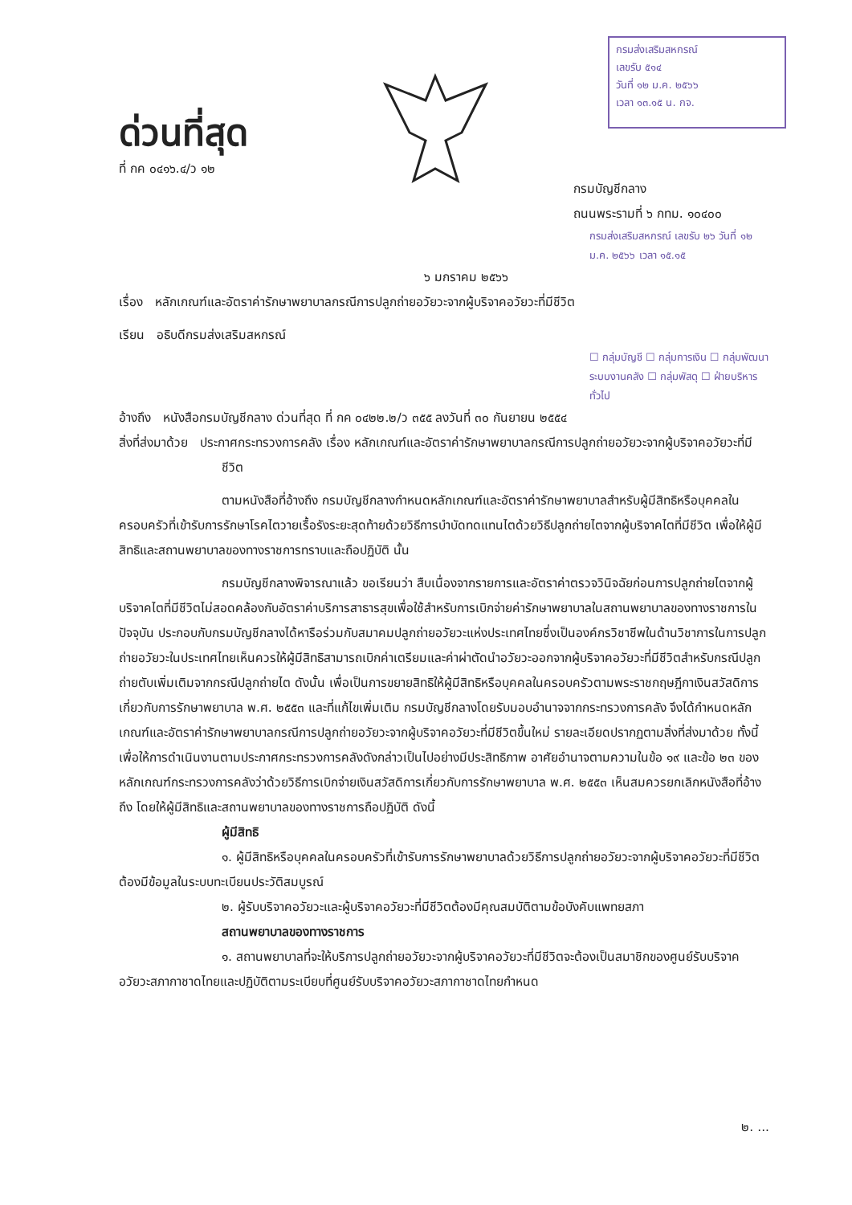กรมส่งเสริมสหกรณ์
เลขรับ ๕๑๔
วันที่ ๑๒ ม.ค. ๒๕๖๖
เวลา ๑๓.๑๕ น. กจ.
ด่วนที่สุด
ที่ กค ๐๔๑๖.๔/ว ๑๒
กรมบัญชีกลาง
ถนนพระรามที่ ๖ กทม. ๑๐๔๐๐
กรมส่งเสริมสหกรณ์ เลขรับ ๒๖ วันที่ ๑๒ ม.ค. ๒๕๖๖ เวลา ๑๕.๑๕
๖ มกราคม ๒๕๖๖
เรื่อง หลักเกณฑ์และอัตราค่ารักษาพยาบาลกรณีการปลูกถ่ายอวัยวะจากผู้บริจาคอวัยวะที่มีชีวิต
เรียน อธิบดีกรมส่งเสริมสหกรณ์
☐ กลุ่มบัญชี ☐ กลุ่มการเงิน ☐ กลุ่มพัฒนาระบบงานคลัง ☐ กลุ่มพัสดุ ☐ ฝ่ายบริหารทั่วไป
อ้างถึง หนังสือกรมบัญชีกลาง ด่วนที่สุด ที่ กค ๐๔๒๒.๒/ว ๓๕๕ ลงวันที่ ๓๐ กันยายน ๒๕๕๔
สิ่งที่ส่งมาด้วย ประกาศกระทรวงการคลัง เรื่อง หลักเกณฑ์และอัตราค่ารักษาพยาบาลกรณีการปลูกถ่ายอวัยวะจากผู้บริจาคอวัยวะที่มีชีวิต
ตามหนังสือที่อ้างถึง กรมบัญชีกลางกำหนดหลักเกณฑ์และอัตราค่ารักษาพยาบาลสำหรับผู้มีสิทธิหรือบุคคลในครอบครัวที่เข้ารับการรักษาโรคไตวายเรื้อรังระยะสุดท้ายด้วยวิธีการบำบัดทดแทนไตด้วยวิธีปลูกถ่ายไตจากผู้บริจาคไตที่มีชีวิต เพื่อให้ผู้มีสิทธิและสถานพยาบาลของทางราชการทราบและถือปฏิบัติ นั้น
กรมบัญชีกลางพิจารณาแล้ว ขอเรียนว่า สืบเนื่องจากรายการและอัตราค่าตรวจวินิจฉัยก่อนการปลูกถ่ายไตจากผู้บริจาคไตที่มีชีวิตไม่สอดคล้องกับอัตราค่าบริการสาธารสุขเพื่อใช้สำหรับการเบิกจ่ายค่ารักษาพยาบาลในสถานพยาบาลของทางราชการในปัจจุบัน ประกอบกับกรมบัญชีกลางได้หารือร่วมกับสมาคมปลูกถ่ายอวัยวะแห่งประเทศไทยซึ่งเป็นองค์กรวิชาชีพในด้านวิชาการในการปลูกถ่ายอวัยวะในประเทศไทยเห็นควรให้ผู้มีสิทธิสามารถเบิกค่าเตรียมและค่าผ่าตัดนำอวัยวะออกจากผู้บริจาคอวัยวะที่มีชีวิตสำหรับกรณีปลูกถ่ายตับเพิ่มเติมจากกรณีปลูกถ่ายไต ดังนั้น เพื่อเป็นการขยายสิทธิให้ผู้มีสิทธิหรือบุคคลในครอบครัวตามพระราชกฤษฎีกาเงินสวัสดิการเกี่ยวกับการรักษาพยาบาล พ.ศ. ๒๕๕๓ และที่แก้ไขเพิ่มเติม กรมบัญชีกลางโดยรับมอบอำนาจจากกระทรวงการคลัง จึงได้กำหนดหลักเกณฑ์และอัตราค่ารักษาพยาบาลกรณีการปลูกถ่ายอวัยวะจากผู้บริจาคอวัยวะที่มีชีวิตขึ้นใหม่ รายละเอียดปรากฏตามสิ่งที่ส่งมาด้วย ทั้งนี้ เพื่อให้การดำเนินงานตามประกาศกระทรวงการคลังดังกล่าวเป็นไปอย่างมีประสิทธิภาพ อาศัยอำนาจตามความในข้อ ๑๙ และข้อ ๒๓ ของหลักเกณฑ์กระทรวงการคลังว่าด้วยวิธีการเบิกจ่ายเงินสวัสดิการเกี่ยวกับการรักษาพยาบาล พ.ศ. ๒๕๕๓ เห็นสมควรยกเลิกหนังสือที่อ้างถึง โดยให้ผู้มีสิทธิและสถานพยาบาลของทางราชการถือปฏิบัติ ดังนี้
ผู้มีสิทธิ
๑. ผู้มีสิทธิหรือบุคคลในครอบครัวที่เข้ารับการรักษาพยาบาลด้วยวิธีการปลูกถ่ายอวัยวะจากผู้บริจาคอวัยวะที่มีชีวิตต้องมีข้อมูลในระบบทะเบียนประวัติสมบูรณ์
๒. ผู้รับบริจาคอวัยวะและผู้บริจาคอวัยวะที่มีชีวิตต้องมีคุณสมบัติตามข้อบังคับแพทยสภา
สถานพยาบาลของทางราชการ
๑. สถานพยาบาลที่จะให้บริการปลูกถ่ายอวัยวะจากผู้บริจาคอวัยวะที่มีชีวิตจะต้องเป็นสมาชิกของศูนย์รับบริจาคอวัยวะสภากาชาดไทยและปฏิบัติตามระเบียบที่ศูนย์รับบริจาคอวัยวะสภากาชาดไทยกำหนด
๒. ...